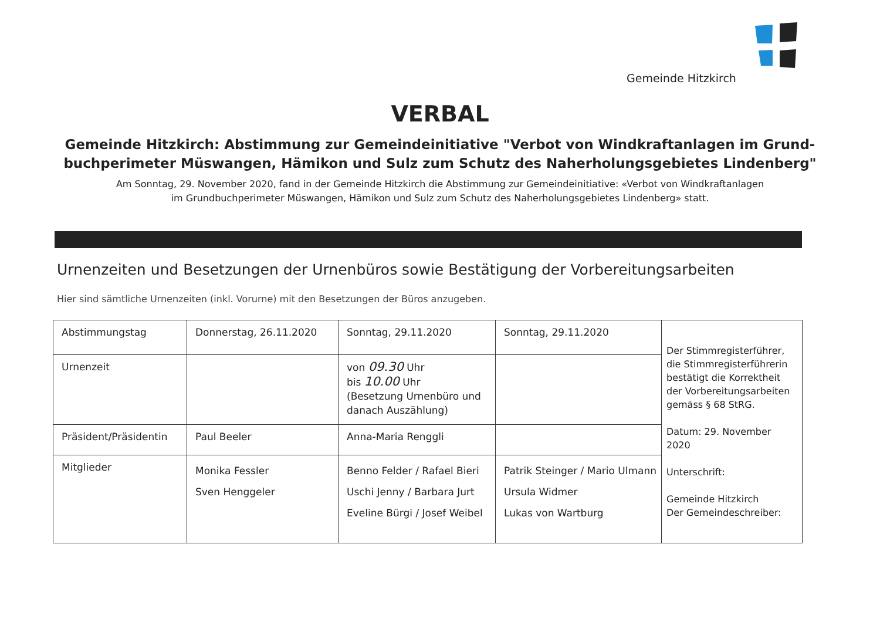Gemeinde Hitzkirch
VERBAL
Gemeinde Hitzkirch: Abstimmung zur Gemeindeinitiative "Verbot von Windkraftanlagen im Grund-
buchperimeter Müswangen, Hämikon und Sulz zum Schutz des Naherholungsgebietes Lindenberg"
Am Sonntag, 29. November 2020, fand in der Gemeinde Hitzkirch die Abstimmung zur Gemeindeinitiative: «Verbot von Windkraftanlagen
im Grundbuchperimeter Müswangen, Hämikon und Sulz zum Schutz des Naherholungsgebietes Lindenberg» statt.
Urnenzeiten und Besetzungen der Urnenbüros sowie Bestätigung der Vorbereitungsarbeiten
Hier sind sämtliche Urnenzeiten (inkl. Vorurne) mit den Besetzungen der Büros anzugeben.
| Abstimmungstag | Donnerstag, 26.11.2020 | Sonntag, 29.11.2020 | Sonntag, 29.11.2020 | Der Stimmregisterführer, die Stimmregisterführerin bestätigt die Korrektheit der Vorbereitungsarbeiten gemäss § 68 StRG. Datum: 29. November 2020 Unterschrift: Gemeinde Hitzkirch Der Gemeindeschreiber: |
| Urnenzeit | | von 09.30 Uhr bis 10.00 Uhr (Besetzung Urnenbüro und danach Auszählung) | | |
| Präsident/Präsidentin | Paul Beeler | Anna-Maria Renggli | | |
| Mitglieder | Monika Fessler Sven Henggeler | Benno Felder / Rafael Bieri Uschi Jenny / Barbara Jurt Eveline Bürgi / Josef Weibel | Patrik Steinger / Mario Ulmann Ursula Widmer Lukas von Wartburg | |